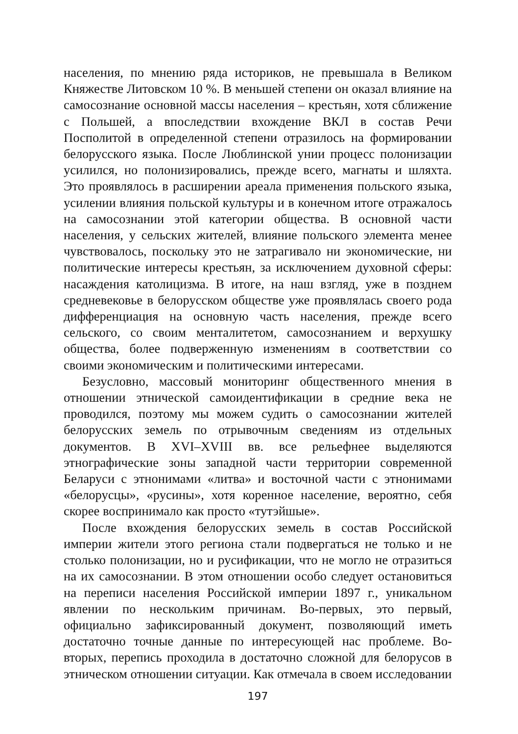населения, по мнению ряда историков, не превышала в Великом Княжестве Литовском 10 %. В меньшей степени он оказал влияние на самосознание основной массы населения – крестьян, хотя сближение с Польшей, а впоследствии вхождение ВКЛ в состав Речи Посполитой в определенной степени отразилось на формировании белорусского языка. После Люблинской унии процесс полонизации усилился, но полонизировались, прежде всего, магнаты и шляхта. Это проявлялось в расширении ареала применения польского языка, усилении влияния польской культуры и в конечном итоге отражалось на самосознании этой категории общества. В основной части населения, у сельских жителей, влияние польского элемента менее чувствовалось, поскольку это не затрагивало ни экономические, ни политические интересы крестьян, за исключением духовной сферы: насаждения католицизма. В итоге, на наш взгляд, уже в позднем средневековье в белорусском обществе уже проявлялась своего рода дифференциация на основную часть населения, прежде всего сельского, со своим менталитетом, самосознанием и верхушку общества, более подверженную изменениям в соответствии со своими экономическим и политическими интересами.
Безусловно, массовый мониторинг общественного мнения в отношении этнической самоидентификации в средние века не проводился, поэтому мы можем судить о самосознании жителей белорусских земель по отрывочным сведениям из отдельных документов. В XVI–XVIII вв. все рельефнее выделяются этнографические зоны западной части территории современной Беларуси с этнонимами «литва» и восточной части с этнонимами «белорусцы», «русины», хотя коренное население, вероятно, себя скорее воспринимало как просто «тутэйшые».
После вхождения белорусских земель в состав Российской империи жители этого региона стали подвергаться не только и не столько полонизации, но и русификации, что не могло не отразиться на их самосознании. В этом отношении особо следует остановиться на переписи населения Российской империи 1897 г., уникальном явлении по нескольким причинам. Во-первых, это первый, официально зафиксированный документ, позволяющий иметь достаточно точные данные по интересующей нас проблеме. Во-вторых, перепись проходила в достаточно сложной для белорусов в этническом отношении ситуации. Как отмечала в своем исследовании
197